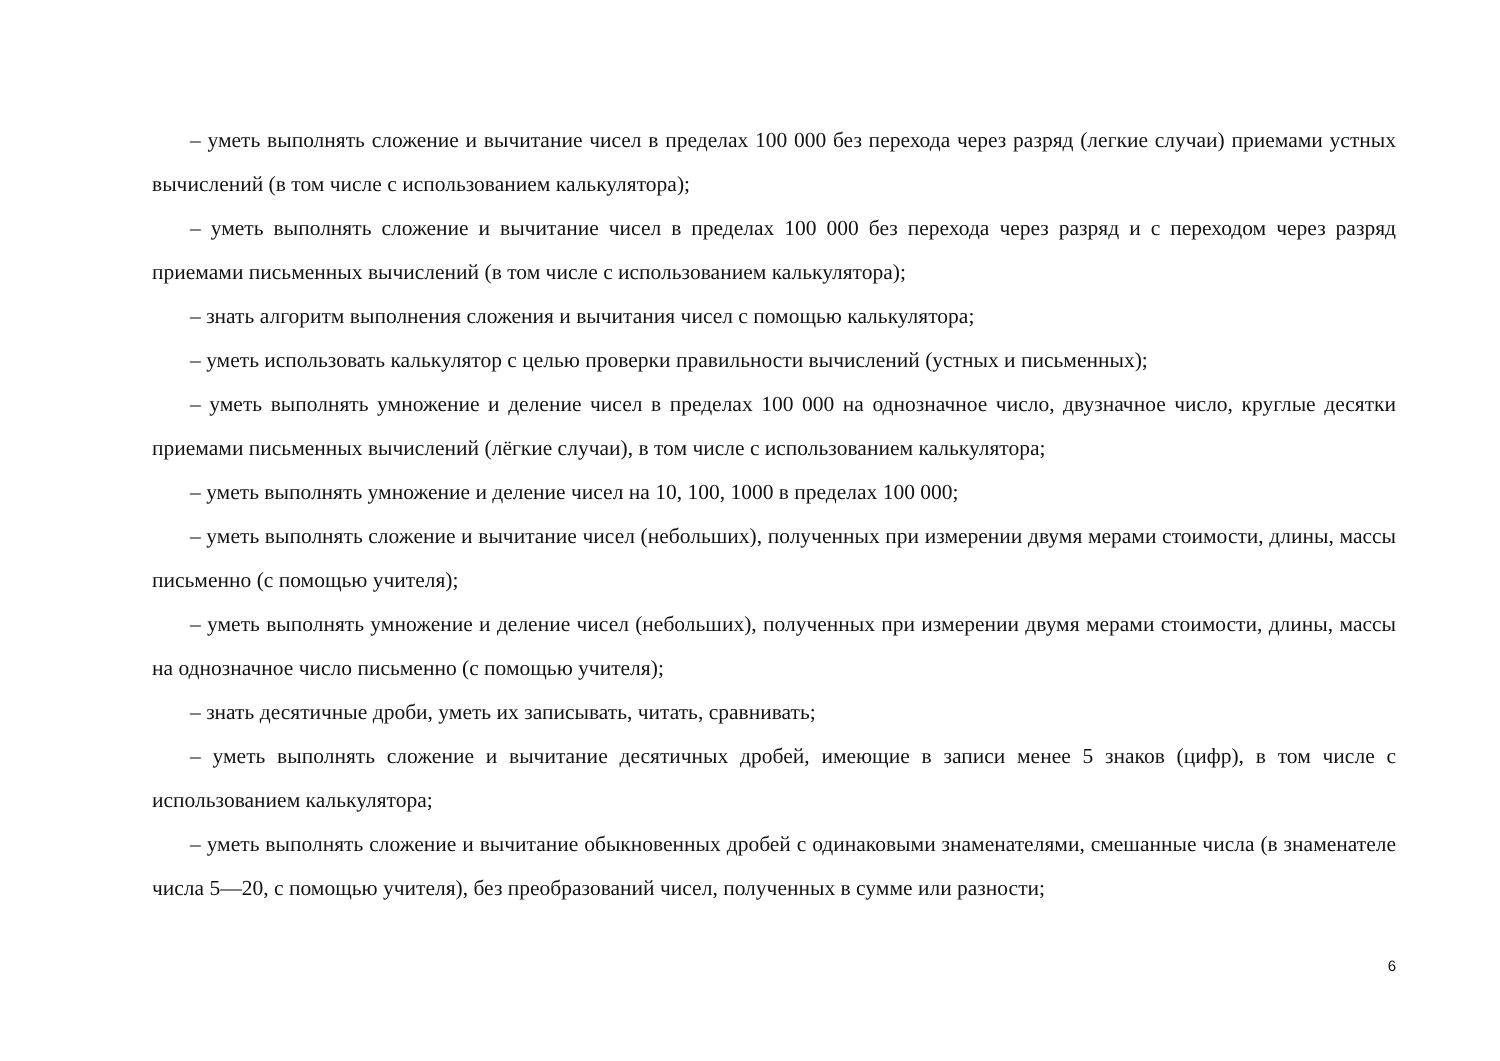– уметь выполнять сложение и вычитание чисел в пределах 100 000 без перехода через разряд (легкие случаи) приемами устных вычислений (в том числе с использованием калькулятора);
– уметь выполнять сложение и вычитание чисел в пределах 100 000 без перехода через разряд и с переходом через разряд приемами письменных вычислений (в том числе с использованием калькулятора);
– знать алгоритм выполнения сложения и вычитания чисел с помощью калькулятора;
– уметь использовать калькулятор с целью проверки правильности вычислений (устных и письменных);
– уметь выполнять умножение и деление чисел в пределах 100 000 на однозначное число, двузначное число, круглые десятки приемами письменных вычислений (лёгкие случаи), в том числе с использованием калькулятора;
– уметь выполнять умножение и деление чисел на 10, 100, 1000 в пределах 100 000;
– уметь выполнять сложение и вычитание чисел (небольших), полученных при измерении двумя мерами стоимости, длины, массы письменно (с помощью учителя);
– уметь выполнять умножение и деление чисел (небольших), полученных при измерении двумя мерами стоимости, длины, массы на однозначное число письменно (с помощью учителя);
– знать десятичные дроби, уметь их записывать, читать, сравнивать;
– уметь выполнять сложение и вычитание десятичных дробей, имеющие в записи менее 5 знаков (цифр), в том числе с использованием калькулятора;
– уметь выполнять сложение и вычитание обыкновенных дробей с одинаковыми знаменателями, смешанные числа (в знаменателе числа 5—20, с помощью учителя), без преобразований чисел, полученных в сумме или разности;
6